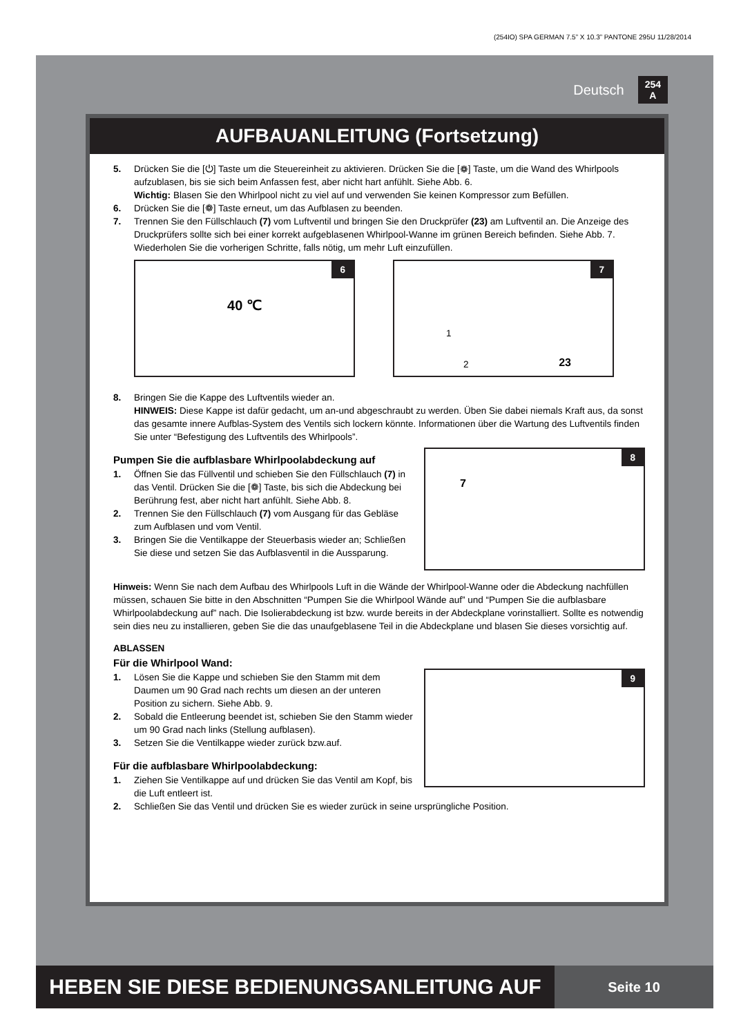(254IO) SPA GERMAN 7.5” X 10.3” PANTONE 295U 11/28/2014
Deutsch 254
A
AUFBAUANLEITUNG (Fortsetzung)
5. Drücken Sie die [⏻] Taste um die Steuereinheit zu aktivieren. Drücken Sie die [❁] Taste, um die Wand des Whirlpools aufzublasen, bis sie sich beim Anfassen fest, aber nicht hart anfühlt. Siehe Abb. 6.
Wichtig: Blasen Sie den Whirlpool nicht zu viel auf und verwenden Sie keinen Kompressor zum Befüllen.
6. Drücken Sie die [❁] Taste erneut, um das Aufblasen zu beenden.
7. Trennen Sie den Füllschlauch (7) vom Luftventil und bringen Sie den Druckprüfer (23) am Luftventil an. Die Anzeige des Druckprüfers sollte sich bei einer korrekt aufgeblasenen Whirlpool-Wanne im grünen Bereich befinden. Siehe Abb. 7. Wiederholen Sie die vorherigen Schritte, falls nötig, um mehr Luft einzufüllen.
6
40 ℃
7
1
2 23
8. Bringen Sie die Kappe des Luftventils wieder an.
HINWEIS: Diese Kappe ist dafür gedacht, um an-und abgeschraubt zu werden. Üben Sie dabei niemals Kraft aus, da sonst das gesamte innere Aufblas-System des Ventils sich lockern könnte. Informationen über die Wartung des Luftventils finden Sie unter “Befestigung des Luftventils des Whirlpools”.
Pumpen Sie die aufblasbare Whirlpoolabdeckung auf
1. Öffnen Sie das Füllventil und schieben Sie den Füllschlauch (7) in das Ventil. Drücken Sie die [❁] Taste, bis sich die Abdeckung bei Berührung fest, aber nicht hart anfühlt. Siehe Abb. 8.
2. Trennen Sie den Füllschlauch (7) vom Ausgang für das Gebläse zum Aufblasen und vom Ventil.
3. Bringen Sie die Ventilkappe der Steuerbasis wieder an; Schließen Sie diese und setzen Sie das Aufblasventil in die Aussparung.
8
7
Hinweis: Wenn Sie nach dem Aufbau des Whirlpools Luft in die Wände der Whirlpool-Wanne oder die Abdeckung nachfüllen müssen, schauen Sie bitte in den Abschnitten “Pumpen Sie die Whirlpool Wände auf” und “Pumpen Sie die aufblasbare Whirlpoolabdeckung auf” nach. Die Isolierabdeckung ist bzw. wurde bereits in der Abdeckplane vorinstalliert. Sollte es notwendig sein dies neu zu installieren, geben Sie die das unaufgeblasene Teil in die Abdeckplane und blasen Sie dieses vorsichtig auf.
ABLASSEN
Für die Whirlpool Wand:
1. Lösen Sie die Kappe und schieben Sie den Stamm mit dem Daumen um 90 Grad nach rechts um diesen an der unteren Position zu sichern. Siehe Abb. 9.
2. Sobald die Entleerung beendet ist, schieben Sie den Stamm wieder um 90 Grad nach links (Stellung aufblasen).
3. Setzen Sie die Ventilkappe wieder zurück bzw.auf.
Für die aufblasbare Whirlpoolabdeckung:
1. Ziehen Sie Ventilkappe auf und drücken Sie das Ventil am Kopf, bis die Luft entleert ist.
9
2. Schließen Sie das Ventil und drücken Sie es wieder zurück in seine ursprüngliche Position.
HEBEN SIE DIESE BEDIENUNGSANLEITUNG AUF
Seite 10